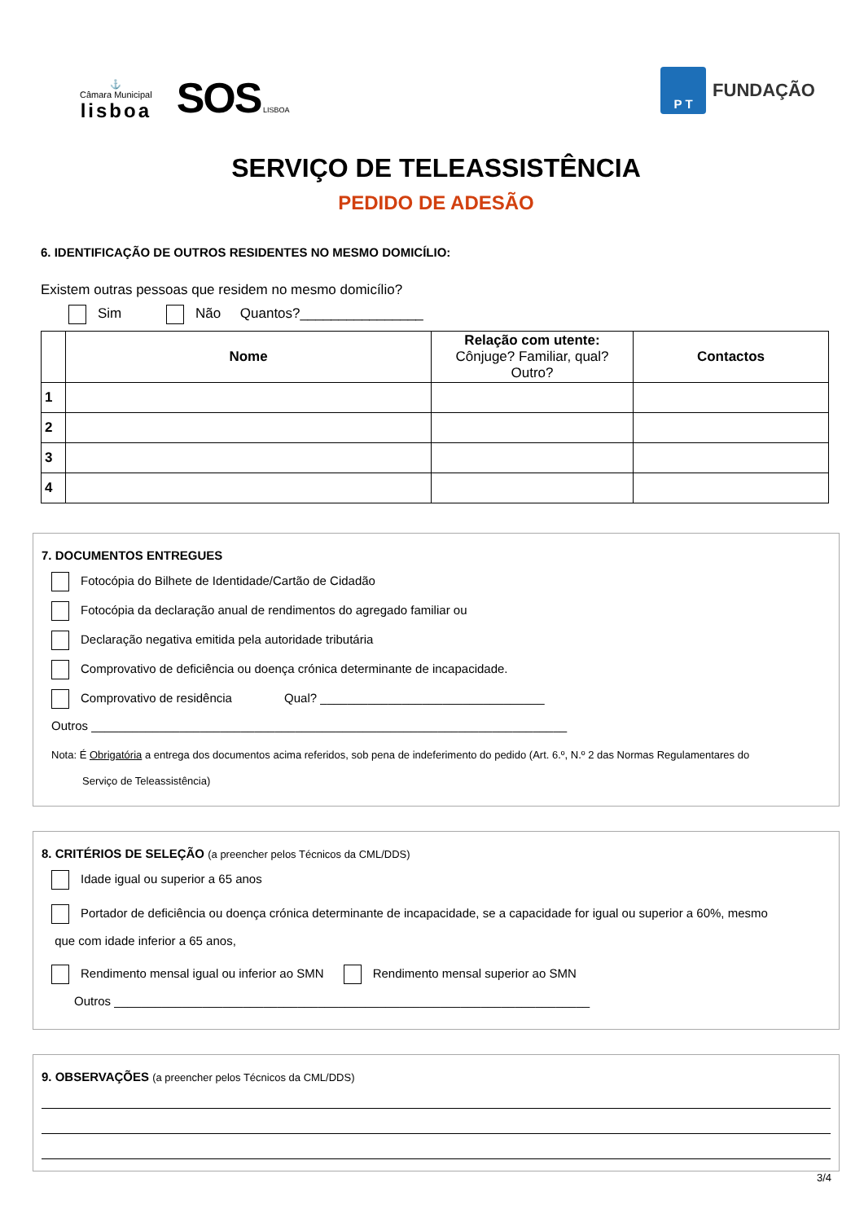⚓
Câmara Municipal
lisboa
SOS LISBOA
P T
FUNDAÇÃO
SERVIÇO DE TELEASSISTÊNCIA
PEDIDO DE ADESÃO
6. IDENTIFICAÇÃO DE OUTROS RESIDENTES NO MESMO DOMICÍLIO:
Existem outras pessoas que residem no mesmo domicílio?
Sim Não Quantos?________________
| | Nome | Relação com utente: Cônjuge? Familiar, qual? Outro? | Contactos |
| --- | --- | --- | --- |
| 1 | | | |
| 2 | | | |
| 3 | | | |
| 4 | | | |
7. DOCUMENTOS ENTREGUES
Fotocópia do Bilhete de Identidade/Cartão de Cidadão
Fotocópia da declaração anual de rendimentos do agregado familiar ou
Declaração negativa emitida pela autoridade tributária
Comprovativo de deficiência ou doença crónica determinante de incapacidade.
Comprovativo de residência Qual? _________________________________
Outros ______________________________________________________________________
Nota: É Obrigatória a entrega dos documentos acima referidos, sob pena de indeferimento do pedido (Art. 6.º, N.º 2 das Normas Regulamentares do
Serviço de Teleassistência)
8. CRITÉRIOS DE SELEÇÃO (a preencher pelos Técnicos da CML/DDS)
Idade igual ou superior a 65 anos
Portador de deficiência ou doença crónica determinante de incapacidade, se a capacidade for igual ou superior a 60%, mesmo
que com idade inferior a 65 anos,
Rendimento mensal igual ou inferior ao SMN Rendimento mensal superior ao SMN
Outros ______________________________________________________________________
9. OBSERVAÇÕES (a preencher pelos Técnicos da CML/DDS)
3/4